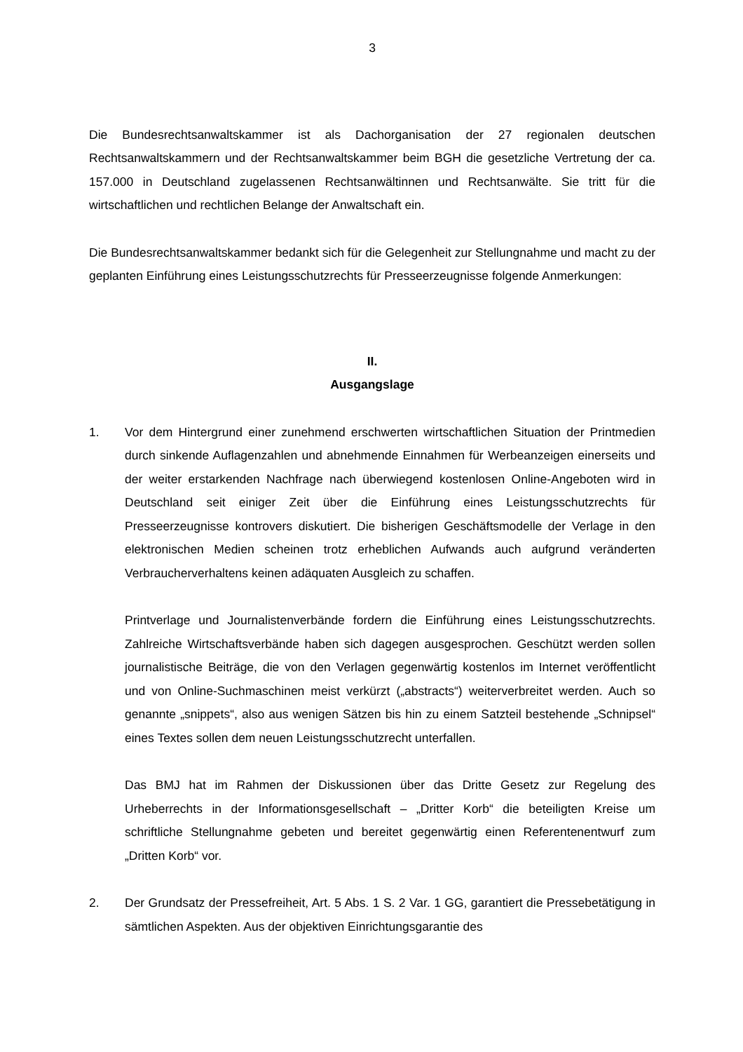3
Die Bundesrechtsanwaltskammer ist als Dachorganisation der 27 regionalen deutschen Rechtsanwaltskammern und der Rechtsanwaltskammer beim BGH die gesetzliche Vertretung der ca. 157.000 in Deutschland zugelassenen Rechtsanwältinnen und Rechtsanwälte. Sie tritt für die wirtschaftlichen und rechtlichen Belange der Anwaltschaft ein.
Die Bundesrechtsanwaltskammer bedankt sich für die Gelegenheit zur Stellungnahme und macht zu der geplanten Einführung eines Leistungsschutzrechts für Presseerzeugnisse folgende Anmerkungen:
II.
Ausgangslage
1. Vor dem Hintergrund einer zunehmend erschwerten wirtschaftlichen Situation der Printmedien durch sinkende Auflagenzahlen und abnehmende Einnahmen für Werbeanzeigen einerseits und der weiter erstarkenden Nachfrage nach überwiegend kostenlosen Online-Angeboten wird in Deutschland seit einiger Zeit über die Einführung eines Leistungsschutzrechts für Presseerzeugnisse kontrovers diskutiert. Die bisherigen Geschäftsmodelle der Verlage in den elektronischen Medien scheinen trotz erheblichen Aufwands auch aufgrund veränderten Verbraucherverhaltens keinen adäquaten Ausgleich zu schaffen.
Printverlage und Journalistenverbände fordern die Einführung eines Leistungsschutzrechts. Zahlreiche Wirtschaftsverbände haben sich dagegen ausgesprochen. Geschützt werden sollen journalistische Beiträge, die von den Verlagen gegenwärtig kostenlos im Internet veröffentlicht und von Online-Suchmaschinen meist verkürzt („abstracts“) weiterverbreitet werden. Auch so genannte „snippets“, also aus wenigen Sätzen bis hin zu einem Satzteil bestehende „Schnipsel“ eines Textes sollen dem neuen Leistungsschutzrecht unterfallen.
Das BMJ hat im Rahmen der Diskussionen über das Dritte Gesetz zur Regelung des Urheberrechts in der Informationsgesellschaft – „Dritter Korb“ die beteiligten Kreise um schriftliche Stellungnahme gebeten und bereitet gegenwärtig einen Referentenentwurf zum „Dritten Korb“ vor.
2. Der Grundsatz der Pressefreiheit, Art. 5 Abs. 1 S. 2 Var. 1 GG, garantiert die Pressebetätigung in sämtlichen Aspekten. Aus der objektiven Einrichtungsgarantie des